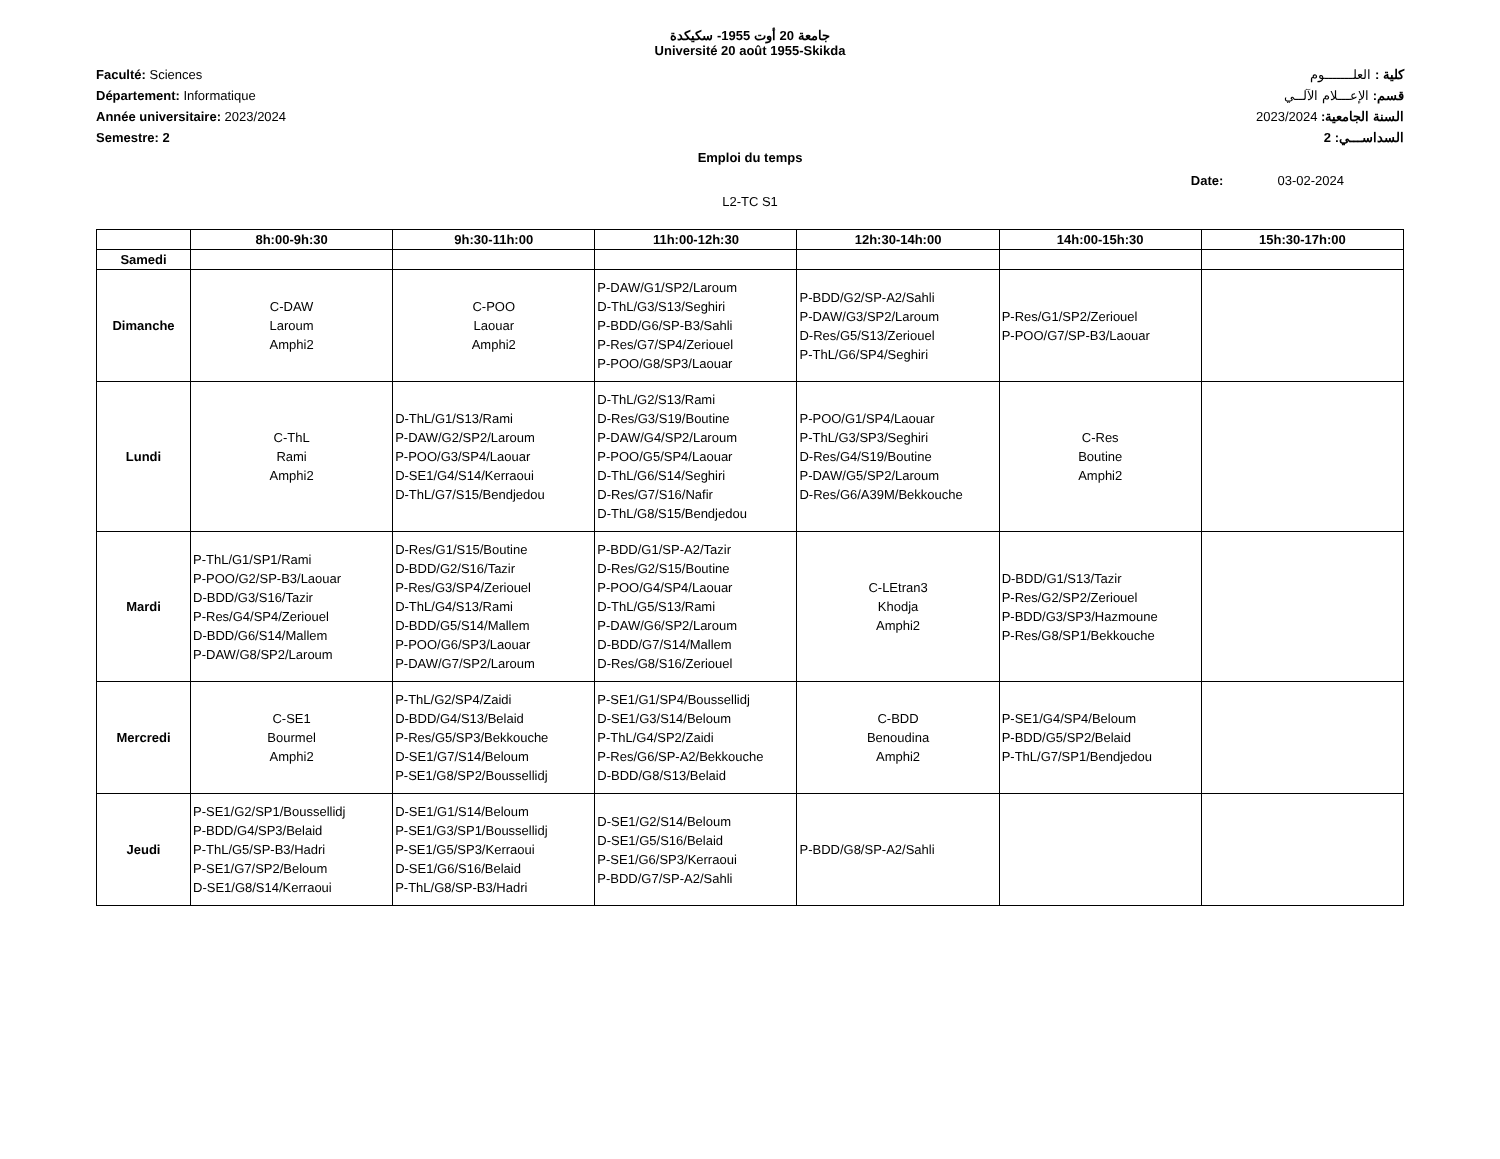جامعة 20 أوت 1955- سكيكدة
Université 20 août 1955-Skikda
Faculté: Sciences
Département: Informatique
Année universitaire: 2023/2024
Semestre: 2
كلية : العلـــــــوم
قسم: الإعـــلام الآلــي
السنة الجامعية: 2023/2024
السداســـي: 2
Emploi du temps
Date: 03-02-2024
L2-TC S1
| | 8h:00-9h:30 | 9h:30-11h:00 | 11h:00-12h:30 | 12h:30-14h:00 | 14h:00-15h:30 | 15h:30-17h:00 |
| --- | --- | --- | --- | --- | --- | --- |
| Samedi | | | | | | |
| Dimanche | C-DAW Laroum Amphi2 | C-POO Laouar Amphi2 | P-DAW/G1/SP2/Laroum D-ThL/G3/S13/Seghiri P-BDD/G6/SP-B3/Sahli P-Res/G7/SP4/Zeriouel P-POO/G8/SP3/Laouar | P-BDD/G2/SP-A2/Sahli P-DAW/G3/SP2/Laroum D-Res/G5/S13/Zeriouel P-ThL/G6/SP4/Seghiri | P-Res/G1/SP2/Zeriouel P-POO/G7/SP-B3/Laouar | |
| Lundi | C-ThL Rami Amphi2 | D-ThL/G1/S13/Rami P-DAW/G2/SP2/Laroum P-POO/G3/SP4/Laouar D-SE1/G4/S14/Kerraoui D-ThL/G7/S15/Bendjedou | D-ThL/G2/S13/Rami D-Res/G3/S19/Boutine P-DAW/G4/SP2/Laroum P-POO/G5/SP4/Laouar D-ThL/G6/S14/Seghiri D-Res/G7/S16/Nafir D-ThL/G8/S15/Bendjedou | P-POO/G1/SP4/Laouar P-ThL/G3/SP3/Seghiri D-Res/G4/S19/Boutine P-DAW/G5/SP2/Laroum D-Res/G6/A39M/Bekkouche | C-Res Boutine Amphi2 | |
| Mardi | P-ThL/G1/SP1/Rami P-POO/G2/SP-B3/Laouar D-BDD/G3/S16/Tazir P-Res/G4/SP4/Zeriouel D-BDD/G6/S14/Mallem P-DAW/G8/SP2/Laroum | D-Res/G1/S15/Boutine D-BDD/G2/S16/Tazir P-Res/G3/SP4/Zeriouel D-ThL/G4/S13/Rami D-BDD/G5/S14/Mallem P-POO/G6/SP3/Laouar P-DAW/G7/SP2/Laroum | P-BDD/G1/SP-A2/Tazir D-Res/G2/S15/Boutine P-POO/G4/SP4/Laouar D-ThL/G5/S13/Rami P-DAW/G6/SP2/Laroum D-BDD/G7/S14/Mallem D-Res/G8/S16/Zeriouel | C-LEtran3 Khodja Amphi2 | D-BDD/G1/S13/Tazir P-Res/G2/SP2/Zeriouel P-BDD/G3/SP3/Hazmoune P-Res/G8/SP1/Bekkouche | |
| Mercredi | C-SE1 Bourmel Amphi2 | P-ThL/G2/SP4/Zaidi D-BDD/G4/S13/Belaid P-Res/G5/SP3/Bekkouche D-SE1/G7/S14/Beloum P-SE1/G8/SP2/Boussellidj | P-SE1/G1/SP4/Boussellidj D-SE1/G3/S14/Beloum P-ThL/G4/SP2/Zaidi P-Res/G6/SP-A2/Bekkouche D-BDD/G8/S13/Belaid | C-BDD Benoudina Amphi2 | P-SE1/G4/SP4/Beloum P-BDD/G5/SP2/Belaid P-ThL/G7/SP1/Bendjedou | |
| Jeudi | P-SE1/G2/SP1/Boussellidj P-BDD/G4/SP3/Belaid P-ThL/G5/SP-B3/Hadri P-SE1/G7/SP2/Beloum D-SE1/G8/S14/Kerraoui | D-SE1/G1/S14/Beloum P-SE1/G3/SP1/Boussellidj P-SE1/G5/SP3/Kerraoui D-SE1/G6/S16/Belaid P-ThL/G8/SP-B3/Hadri | D-SE1/G2/S14/Beloum D-SE1/G5/S16/Belaid P-SE1/G6/SP3/Kerraoui P-BDD/G7/SP-A2/Sahli | P-BDD/G8/SP-A2/Sahli | | |